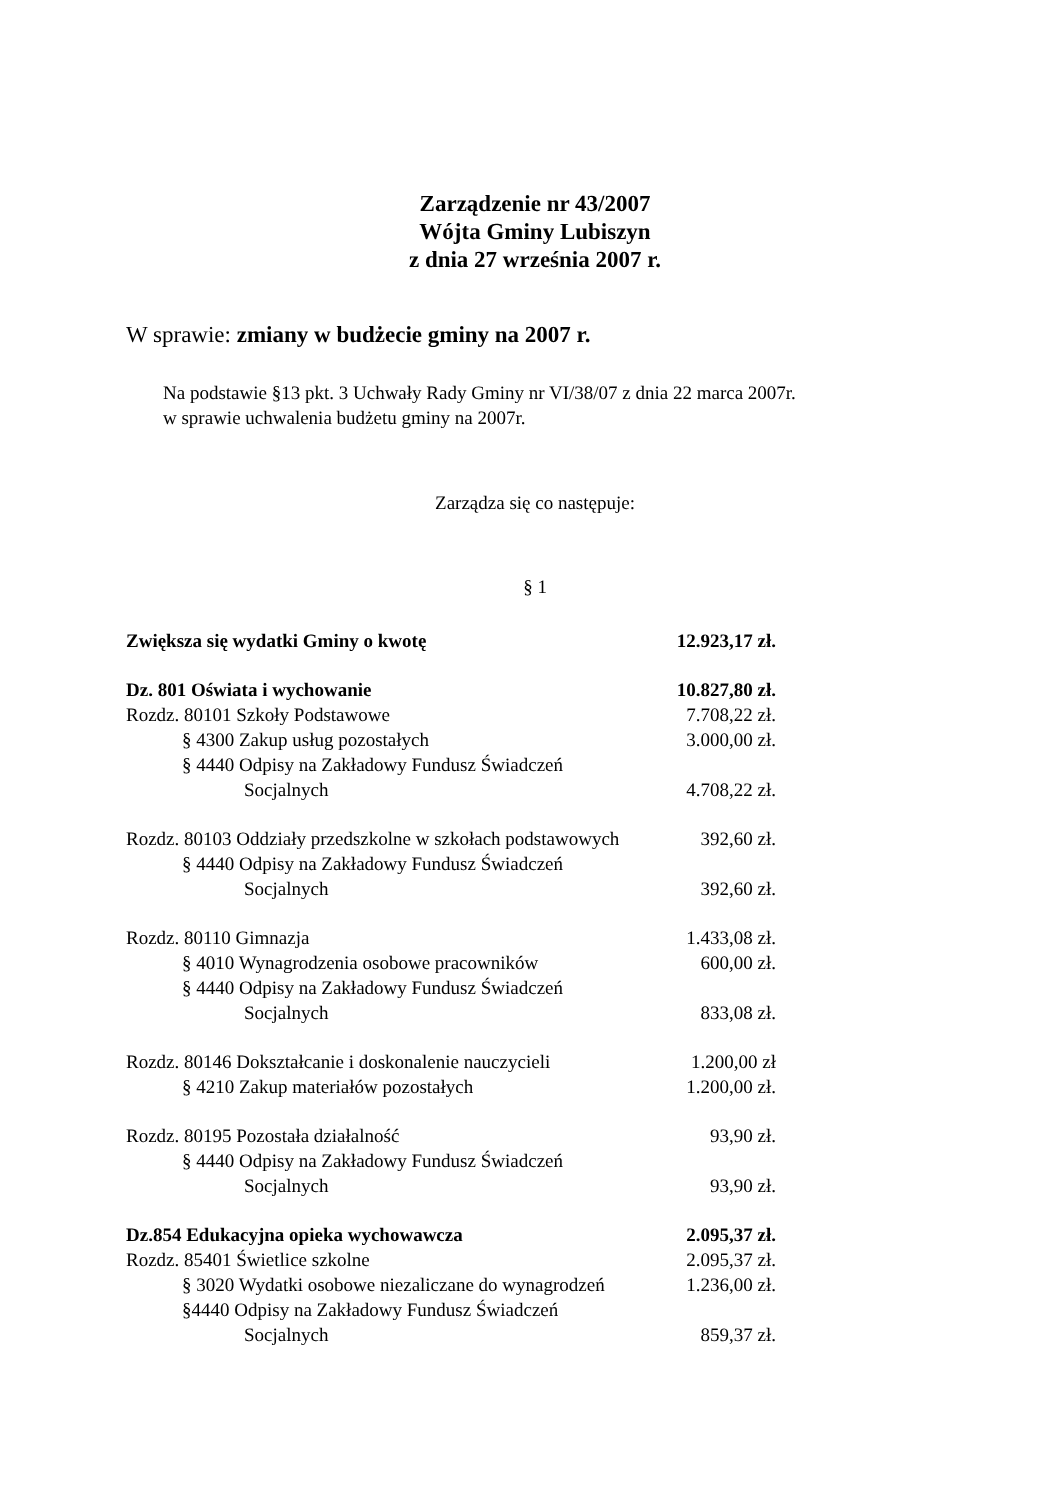Zarządzenie nr 43/2007
Wójta Gminy Lubiszyn
z dnia 27 września 2007 r.
W sprawie: zmiany w budżecie gminy na 2007 r.
Na podstawie §13 pkt. 3 Uchwały Rady Gminy nr VI/38/07 z dnia 22 marca 2007r.
w sprawie uchwalenia budżetu gminy na 2007r.
Zarządza się co następuje:
§ 1
Zwiększa się wydatki Gminy o kwotę 12.923,17 zł.
Dz. 801 Oświata i wychowanie 10.827,80 zł.
Rozdz. 80101 Szkoły Podstawowe 7.708,22 zł.
§ 4300 Zakup usług pozostałych 3.000,00 zł.
§ 4440 Odpisy na Zakładowy Fundusz Świadczeń
Socjalnych 4.708,22 zł.
Rozdz. 80103 Oddziały przedszkolne w szkołach podstawowych 392,60 zł.
§ 4440 Odpisy na Zakładowy Fundusz Świadczeń
Socjalnych 392,60 zł.
Rozdz. 80110 Gimnazja 1.433,08 zł.
§ 4010 Wynagrodzenia osobowe pracowników 600,00 zł.
§ 4440 Odpisy na Zakładowy Fundusz Świadczeń
Socjalnych 833,08 zł.
Rozdz. 80146 Dokształcanie i doskonalenie nauczycieli 1.200,00 zł
§ 4210 Zakup materiałów pozostałych 1.200,00 zł.
Rozdz. 80195 Pozostała działalność 93,90 zł.
§ 4440 Odpisy na Zakładowy Fundusz Świadczeń
Socjalnych 93,90 zł.
Dz.854 Edukacyjna opieka wychowawcza 2.095,37 zł.
Rozdz. 85401 Świetlice szkolne 2.095,37 zł.
§ 3020 Wydatki osobowe niezaliczane do wynagrodzeń 1.236,00 zł.
§4440 Odpisy na Zakładowy Fundusz Świadczeń
Socjalnych 859,37 zł.